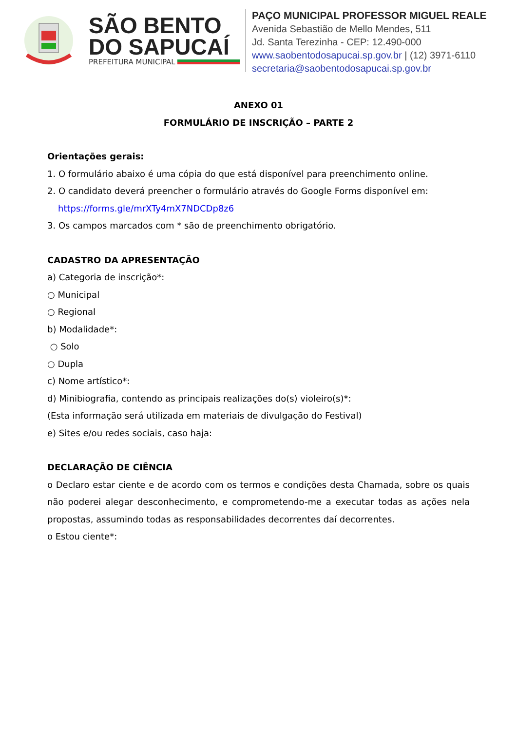SÃO BENTO
DO SAPUCAÍ
PREFEITURA MUNICIPAL
PAÇO MUNICIPAL PROFESSOR MIGUEL REALE
Avenida Sebastião de Mello Mendes, 511
Jd. Santa Terezinha - CEP: 12.490-000
www.saobentodosapucai.sp.gov.br | (12) 3971-6110
secretaria@saobentodosapucai.sp.gov.br
ANEXO 01
FORMULÁRIO DE INSCRIÇÃO – PARTE 2
Orientações gerais:
1. O formulário abaixo é uma cópia do que está disponível para preenchimento online.
2. O candidato deverá preencher o formulário através do Google Forms disponível em:
https://forms.gle/mrXTy4mX7NDCDp8z6
3. Os campos marcados com * são de preenchimento obrigatório.
CADASTRO DA APRESENTAÇÃO
a) Categoria de inscrição*:
○ Municipal
○ Regional
b) Modalidade*:
○ Solo
○ Dupla
c) Nome artístico*:
d) Minibiografia, contendo as principais realizações do(s) violeiro(s)*:
(Esta informação será utilizada em materiais de divulgação do Festival)
e) Sites e/ou redes sociais, caso haja:
DECLARAÇÃO DE CIÊNCIA
o Declaro estar ciente e de acordo com os termos e condições desta Chamada, sobre os quais não poderei alegar desconhecimento, e comprometendo-me a executar todas as ações nela propostas, assumindo todas as responsabilidades decorrentes daí decorrentes.
o Estou ciente*: